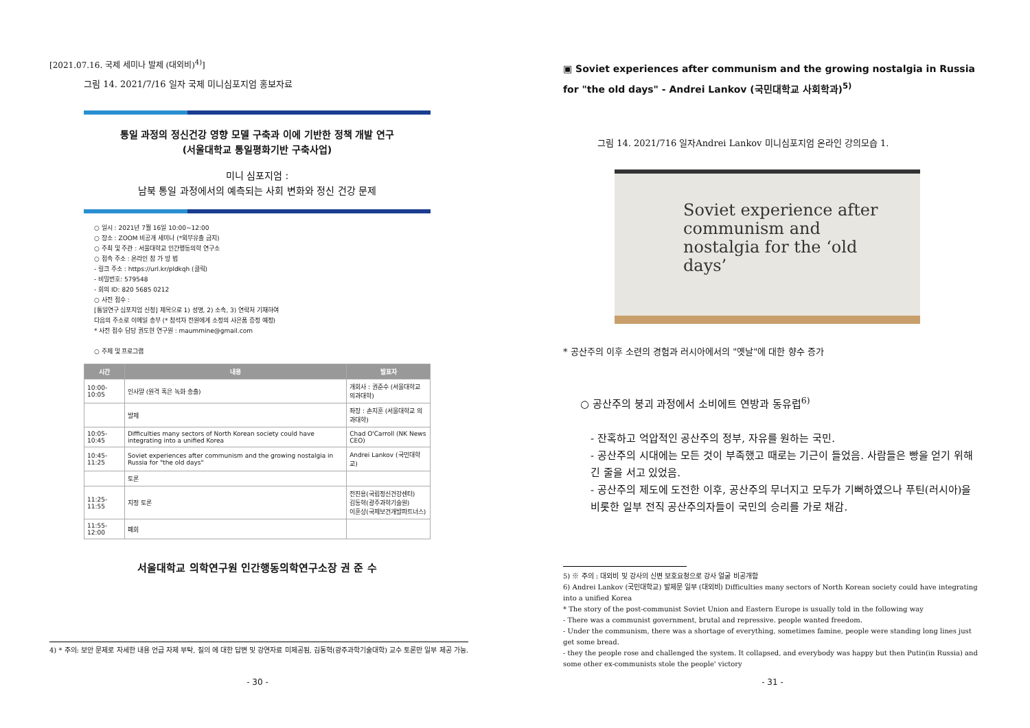[2021.07.16. 국제 세미나 발제 (대외비)<sup>4)</sup>]
그림 14. 2021/7/16 일자 국제 미니심포지엄 홍보자료
통일 과정의 정신건강 영향 모델 구축과 이에 기반한 정책 개발 연구
(서울대학교 통일평화기반 구축사업)
미니 심포지엄 :
남북 통일 과정에서의 예측되는 사회 변화와 정신 건강 문제
○ 일시 : 2021년 7월 16일 10:00~12:00
○ 장소 : ZOOM 비공개 세미나 (*외부유출 금지)
○ 주최 및 주관 : 서울대학교 인간행동의학 연구소
○ 접속 주소 : 온라인 참 가 방 법
- 링크 주소 : https://url.kr/pldkqh (클릭)
- 비밀번호: 579548
- 회의 ID: 820 5685 0212
○ 사전 접수 :
[통일연구 심포지엄 신청] 제목으로 1) 성명, 2) 소속, 3) 연락처 기재하여
다음의 주소로 이메일 송부 (* 참석자 전원에게 소정의 사은품 증정 예정)
* 사전 접수 담당 권도현 연구원 : maummine@gmail.com
○ 주제 및 프로그램
| 시간 | 내용 | 발표자 |
| --- | --- | --- |
| 10:00- 10:05 | 인사말 (원격 혹은 녹화 송출) | 개회사 : 권준수 (서울대학교 의과대학) |
| | 발제 | 좌장 : 손지훈 (서울대학교 의과대학) |
| 10:05- 10:45 | Difficulties many sectors of North Korean society could have integrating into a unified Korea | Chad O'Carroll (NK News CEO) |
| 10:45-11:25 | Soviet experiences after communism and the growing nostalgia in Russia for "the old days" | Andrei Lankov (국민대학교) |
| | 토론 | |
| 11:25-11:55 | 지정 토론 | 전진용(국립정신건강센터) 김동혁(광주과학기술원) 이훈상(국제보건개발파트너스) |
| 11:55-12:00 | 폐회 | |
서울대학교 의학연구원 인간행동의학연구소장 권 준 수
4) * 주의: 보안 문제로 자세한 내용 언급 자제 부탁, 질의 에 대한 답변 및 강연자료 미제공됨, 김동혁(광주과학기술대학) 교수 토론만 일부 제공 가능.
- 30 -
▣ Soviet experiences after communism and the growing nostalgia in Russia for "the old days" - Andrei Lankov (국민대학교 사회학과)<sup>5)</sup>
그림 14. 2021/716 일자Andrei Lankov 미니심포지엄 온라인 강의모습 1.
Soviet experience after
communism and
nostalgia for the ‘old
days’
* 공산주의 이후 소련의 경험과 러시아에서의 "옛날"에 대한 향수 증가
○ 공산주의 붕괴 과정에서 소비에트 연방과 동유럽<sup>6)</sup>
- 잔혹하고 억압적인 공산주의 정부, 자유를 원하는 국민.
- 공산주의 시대에는 모든 것이 부족했고 때로는 기근이 들었음. 사람들은 빵을 얻기 위해 긴 줄을 서고 있었음.
- 공산주의 제도에 도전한 이후, 공산주의 무너지고 모두가 기뻐하였으나 푸틴(러시아)을 비롯한 일부 전직 공산주의자들이 국민의 승리를 가로 채감.
5) ※ 주의 : 대외비 및 강사의 신변 보호요청으로 강사 얼굴 비공개함
6) Andrei Lankov (국민대학교) 발제문 일부 (대외비) Difficulties many sectors of North Korean society could have integrating into a unified Korea
* The story of the post-communist Soviet Union and Eastern Europe is usually told in the following way
- There was a communist government, brutal and repressive. people wanted freedom.
- Under the communism, there was a shortage of everything, sometimes famine, people were standing long lines just get some bread.
- they the people rose and challenged the system. It collapsed, and everybody was happy but then Putin(in Russia) and some other ex-communists stole the people' victory
- 31 -